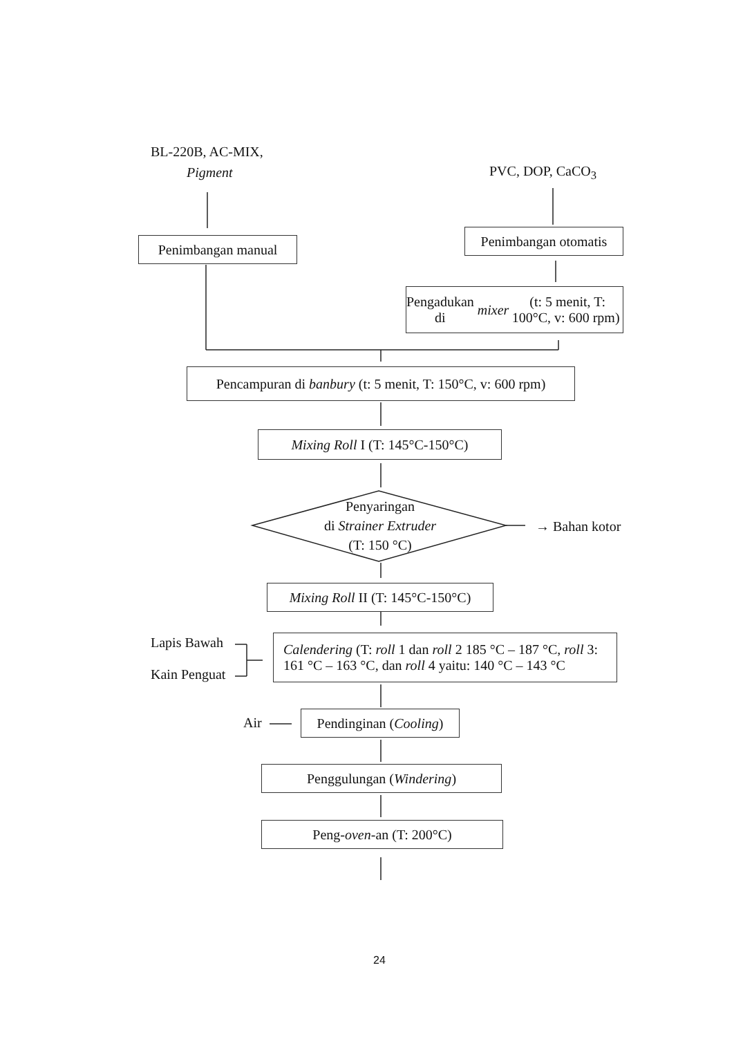BL-220B, AC-MIX,
Pigment PVC, DOP, CaCO<sub>3</sub>
Penimbangan manual
Penimbangan otomatis
Pengadukan di mixer (t: 5 menit, T: 100°C, v: 600 rpm)
Pencampuran di banbury (t: 5 menit, T: 150°C, v: 600 rpm)
Mixing Roll I (T: 145°C-150°C)
Penyaringan
di Strainer Extruder
(T: 150 °C)
→ Bahan kotor
Mixing Roll II (T: 145°C-150°C)
Lapis Bawah
Kain Penguat
Calendering (T: roll 1 dan roll 2 185 °C – 187 °C, roll 3: 161 °C – 163 °C, dan roll 4 yaitu: 140 °C – 143 °C
Air
Pendinginan (Cooling)
Penggulungan (Windering)
Peng- oven -an (T: 200°C)
24